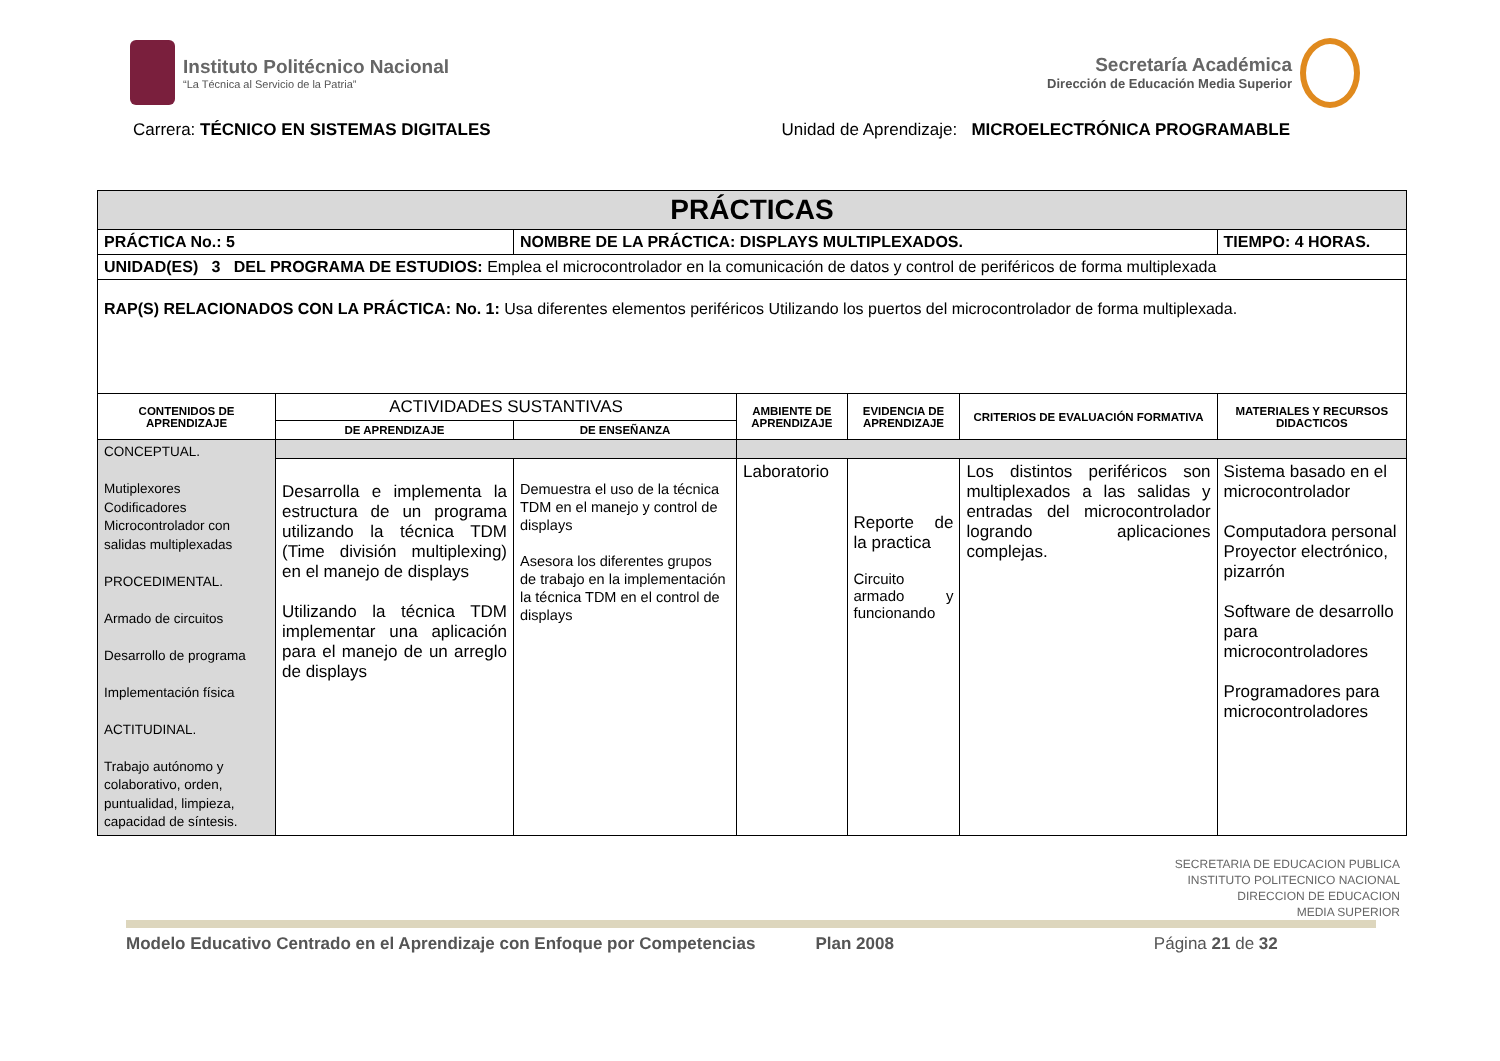Instituto Politécnico Nacional
“La Técnica al Servicio de la Patria”
Secretaría Académica
Dirección de Educación Media Superior
Carrera: TÉCNICO EN SISTEMAS DIGITALES
Unidad de Aprendizaje: MICROELECTRÓNICA PROGRAMABLE
| PRÁCTICAS | | | | | | |
| --- | --- | --- | --- | --- | --- | --- |
| PRÁCTICA No.: 5 | | NOMBRE DE LA PRÁCTICA: DISPLAYS MULTIPLEXADOS. | | | | TIEMPO: 4 HORAS. |
| UNIDAD(ES) 3 DEL PROGRAMA DE ESTUDIOS: Emplea el microcontrolador en la comunicación de datos y control de periféricos de forma multiplexada | | | | | | |
| RAP(S) RELACIONADOS CON LA PRÁCTICA: No. 1: Usa diferentes elementos periféricos Utilizando los puertos del microcontrolador de forma multiplexada. | | | | | | |
| CONTENIDOS DE APRENDIZAJE | ACTIVIDADES SUSTANTIVAS | | AMBIENTE DE APRENDIZAJE | EVIDENCIA DE APRENDIZAJE | CRITERIOS DE EVALUACIÓN FORMATIVA | MATERIALES Y RECURSOS DIDACTICOS |
| | DE APRENDIZAJE | DE ENSEÑANZA | | | | |
| CONCEPTUAL. Mutiplexores Codificadores Microcontrolador con salidas multiplexadas PROCEDIMENTAL. Armado de circuitos Desarrollo de programa Implementación física ACTITUDINAL. Trabajo autónomo y colaborativo, orden, puntualidad, limpieza, capacidad de síntesis. | | | | | | |
| | Desarrolla e implementa la estructura de un programa utilizando la técnica TDM (Time división multiplexing) en el manejo de displays Utilizando la técnica TDM implementar una aplicación para el manejo de un arreglo de displays | Demuestra el uso de la técnica TDM en el manejo y control de displays Asesora los diferentes grupos de trabajo en la implementación la técnica TDM en el control de displays | Laboratorio | Reporte de la practica Circuito armado y funcionando | Los distintos periféricos son multiplexados a las salidas y entradas del microcontrolador logrando aplicaciones complejas. | Sistema basado en el microcontrolador Computadora personal Proyector electrónico, pizarrón Software de desarrollo para microcontroladores Programadores para microcontroladores |
SECRETARIA DE EDUCACION PUBLICA
INSTITUTO POLITECNICO NACIONAL
DIRECCION DE EDUCACION
MEDIA SUPERIOR
Modelo Educativo Centrado en el Aprendizaje con Enfoque por Competencias Plan 2008 Página 21 de 32